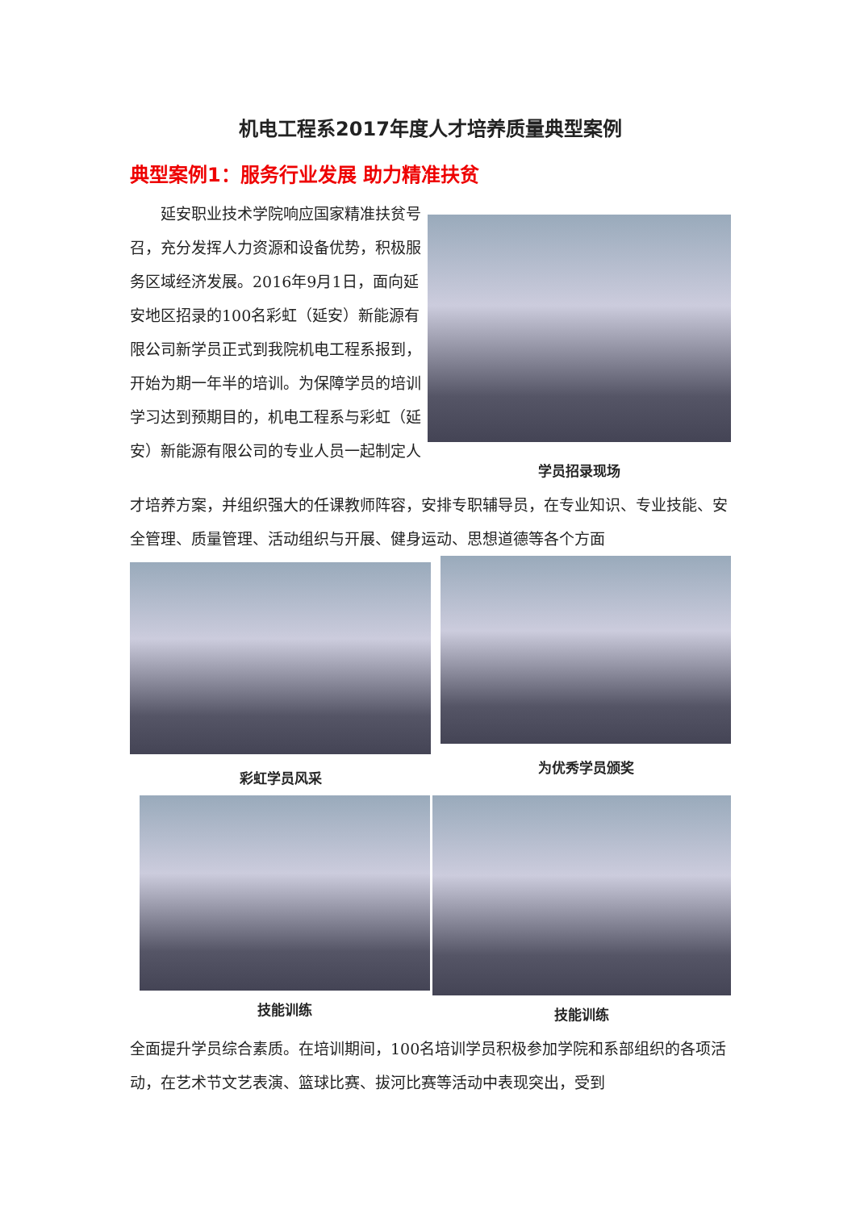机电工程系2017年度人才培养质量典型案例
典型案例1：服务行业发展 助力精准扶贫
延安职业技术学院响应国家精准扶贫号召，充分发挥人力资源和设备优势，积极服务区域经济发展。2016年9月1日，面向延安地区招录的100名彩虹（延安）新能源有限公司新学员正式到我院机电工程系报到，开始为期一年半的培训。为保障学员的培训学习达到预期目的，机电工程系与彩虹（延安）新能源有限公司的专业人员一起制定人
学员招录现场
才培养方案，并组织强大的任课教师阵容，安排专职辅导员，在专业知识、专业技能、安全管理、质量管理、活动组织与开展、健身运动、思想道德等各个方面
彩虹学员风采
为优秀学员颁奖
技能训练 技能训练
全面提升学员综合素质。在培训期间，100名培训学员积极参加学院和系部组织的各项活动，在艺术节文艺表演、篮球比赛、拔河比赛等活动中表现突出，受到